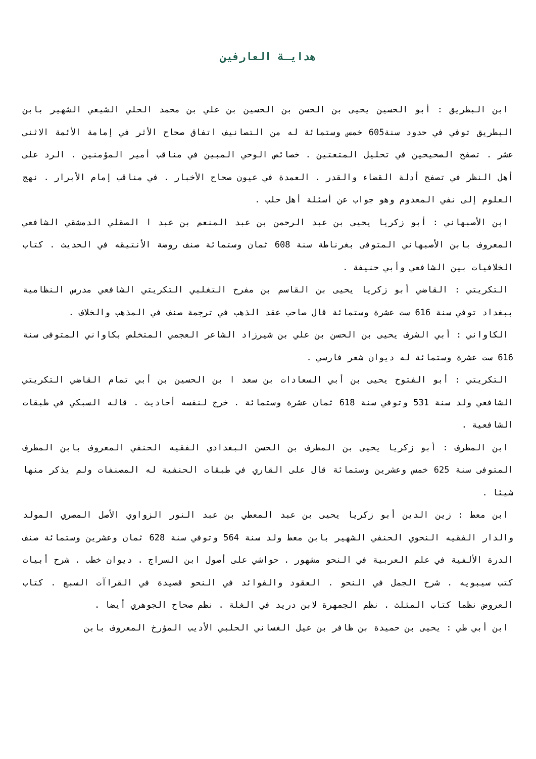هدايـة العارفين
ابن البطريق : أبو الحسين يحيى بن الحسن بن الحسين بن علي بن محمد الحلي الشيعي الشهير بابن البطريق توفي في حدود سنة605 خمس وستمائة له من التصانيف اتفاق صحاح الأثر في إمامة الأئمة الاثنى عشر . تصفح الصحيحين في تحليل المتعتين . خصائص الوحي المبين في مناقب أمير المؤمنين . الرد على أهل النظر في تصفح أدلة القضاء والقدر . العمدة في عيون صحاح الأخبار . في مناقب إمام الأبرار . نهج العلوم إلى نفي المعدوم وهو جواب عن أسئلة أهل حلب .
ابن الأصبهاني : أبو زكريا يحيى بن عبد الرحمن بن عبد المنعم بن عبد ا الصقلي الدمشقي الشافعي المعروف بابن الأصبهاني المتوفى بغرناطة سنة 608 ثمان وستمائة صنف روضة الأنتيقه في الحديث . كتاب الخلافيات بين الشافعي وأبي حنيفة .
التكريتي : القاضي أبو زكريا يحيى بن القاسم بن مفرح التغلبي التكريتي الشافعي مدرس النظامية ببغداد توفي سنة 616 ست عشرة وستمائة قال صاحب عقد الذهب في ترجمة صنف في المذهب والخلاف .
الكاواني : أبي الشرف يحيى بن الحسن بن علي بن شيرزاد الشاعر العجمي المتخلص بكاواني المتوفى سنة 616 ست عشرة وستمائة له ديوان شعر فارسي .
التكريتي : أبو الفتوح يحيى بن أبي السعادات بن سعد ا بن الحسين بن أبي تمام القاضي التكريتي الشافعي ولد سنة 531 وتوفي سنة 618 ثمان عشرة وستمائة . خرج لنفسه أحاديث . قاله السبكي في طبقات الشافعية .
ابن المطرف : أبو زكريا يحيى بن المطرف بن الحسن البغدادي الفقيه الحنفي المعروف بابن المطرف المتوفى سنة 625 خمس وعشرين وستمائة قال على القاري في طبقات الحنفية له المصنفات ولم يذكر منها شيئا .
ابن معط : زين الدين أبو زكريا يحيى بن عبد المعطي بن عبد النور الزواوي الأصل المصري المولد والدار الفقيه النحوي الحنفي الشهير بابن معط ولد سنة 564 وتوفي سنة 628 ثمان وعشرين وستمائة صنف الدرة الألفية في علم العربية في النحو مشهور . حواشي على أصول ابن السراج . ديوان خطب . شرح أبيات كتب سيبويه . شرح الجمل في النحو . العقود والفوائد في النحو قصيدة في القراآت السبع . كتاب العروض نظما كتاب المثلث . نظم الجمهرة لابن دريد في الغلة . نظم صحاح الجوهري أيضا .
ابن أبي طي : يحيى بن حميدة بن ظافر بن عيل الغساني الحلبي الأديب المؤرخ المعروف بابن